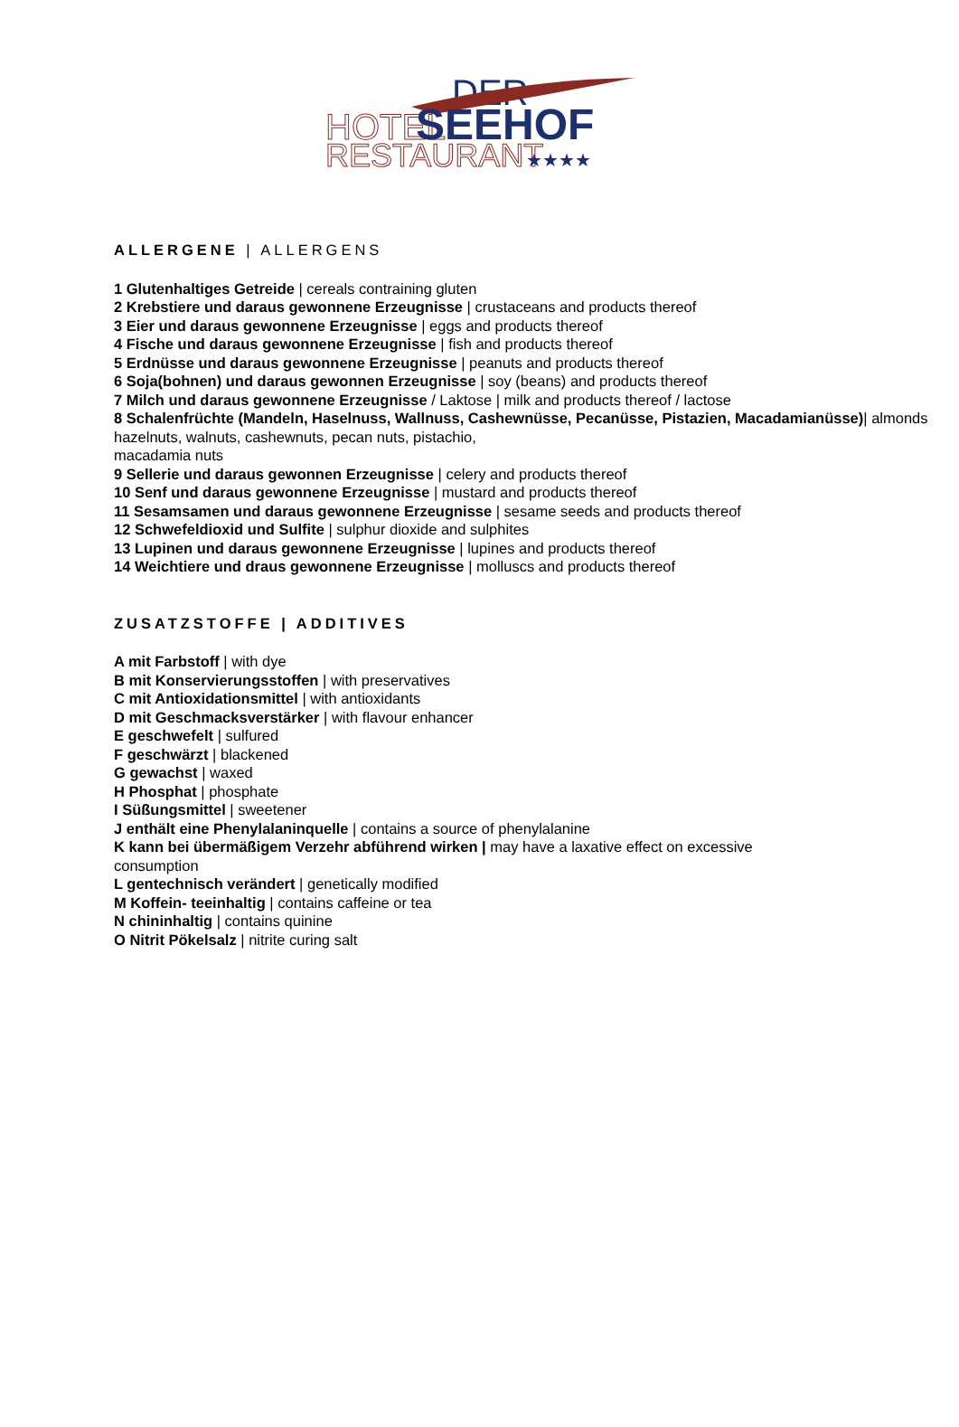DER
HOTEL
SEEHOF
RESTAURANT
★★★★
ALLERGENE | ALLERGENS
1 Glutenhaltiges Getreide | cereals contraining gluten
2 Krebstiere und daraus gewonnene Erzeugnisse | crustaceans and products thereof
3 Eier und daraus gewonnene Erzeugnisse | eggs and products thereof
4 Fische und daraus gewonnene Erzeugnisse | fish and products thereof
5 Erdnüsse und daraus gewonnene Erzeugnisse | peanuts and products thereof
6 Soja(bohnen) und daraus gewonnen Erzeugnisse | soy (beans) and products thereof
7 Milch und daraus gewonnene Erzeugnisse / Laktose | milk and products thereof / lactose
8 Schalenfrüchte (Mandeln, Haselnuss, Wallnuss, Cashewnüsse, Pecanüsse, Pistazien, Macadamianüsse)| almonds hazelnuts, walnuts, cashewnuts, pecan nuts, pistachio,
macadamia nuts
9 Sellerie und daraus gewonnen Erzeugnisse | celery and products thereof
10 Senf und daraus gewonnene Erzeugnisse | mustard and products thereof
11 Sesamsamen und daraus gewonnene Erzeugnisse | sesame seeds and products thereof
12 Schwefeldioxid und Sulfite | sulphur dioxide and sulphites
13 Lupinen und daraus gewonnene Erzeugnisse | lupines and products thereof
14 Weichtiere und draus gewonnene Erzeugnisse | molluscs and products thereof
ZUSATZSTOFFE | ADDITIVES
A mit Farbstoff | with dye
B mit Konservierungsstoffen | with preservatives
C mit Antioxidationsmittel | with antioxidants
D mit Geschmacksverstärker | with flavour enhancer
E geschwefelt | sulfured
F geschwärzt | blackened
G gewachst | waxed
H Phosphat | phosphate
I Süßungsmittel | sweetener
J enthält eine Phenylalaninquelle | contains a source of phenylalanine
K kann bei übermäßigem Verzehr abführend wirken | may have a laxative effect on excessive
consumption
L gentechnisch verändert | genetically modified
M Koffein- teeinhaltig | contains caffeine or tea
N chininhaltig | contains quinine
O Nitrit Pökelsalz | nitrite curing salt